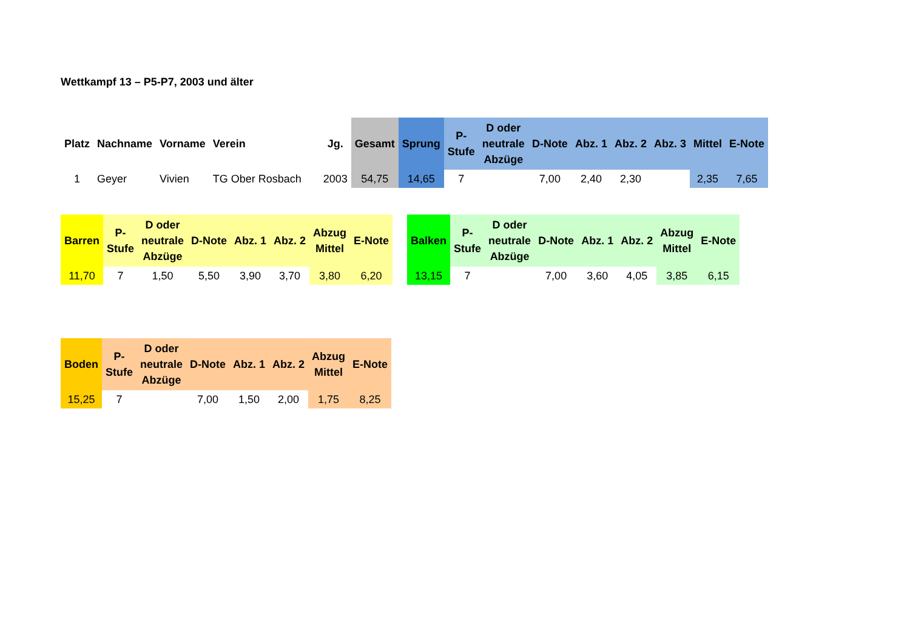Wettkampf 13 – P5-P7, 2003 und älter
| Platz | Nachname | Vorname | Verein | Jg. | Gesamt | Sprung | P- Stufe | D oder neutrale Abzüge | D-Note | Abz. 1 | Abz. 2 | Abz. 3 | Mittel | E-Note |
| --- | --- | --- | --- | --- | --- | --- | --- | --- | --- | --- | --- | --- | --- | --- |
| 1 | Geyer | Vivien | TG Ober Rosbach | 2003 | 54,75 | 14,65 | 7 | | 7,00 | 2,40 | 2,30 | | 2,35 | 7,65 |
| Barren | P- Stufe | D oder neutrale Abzüge | D-Note | Abz. 1 | Abz. 2 | Abzug Mittel | E-Note |
| --- | --- | --- | --- | --- | --- | --- | --- |
| 11,70 | 7 | 1,50 | 5,50 | 3,90 | 3,70 | 3,80 | 6,20 |
| Balken | P- Stufe | D oder neutrale Abzüge | D-Note | Abz. 1 | Abz. 2 | Abzug Mittel | E-Note |
| --- | --- | --- | --- | --- | --- | --- | --- |
| 13,15 | 7 | | 7,00 | 3,60 | 4,05 | 3,85 | 6,15 |
| Boden | P- Stufe | D oder neutrale Abzüge | D-Note | Abz. 1 | Abz. 2 | Abzug Mittel | E-Note |
| --- | --- | --- | --- | --- | --- | --- | --- |
| 15,25 | 7 | | 7,00 | 1,50 | 2,00 | 1,75 | 8,25 |